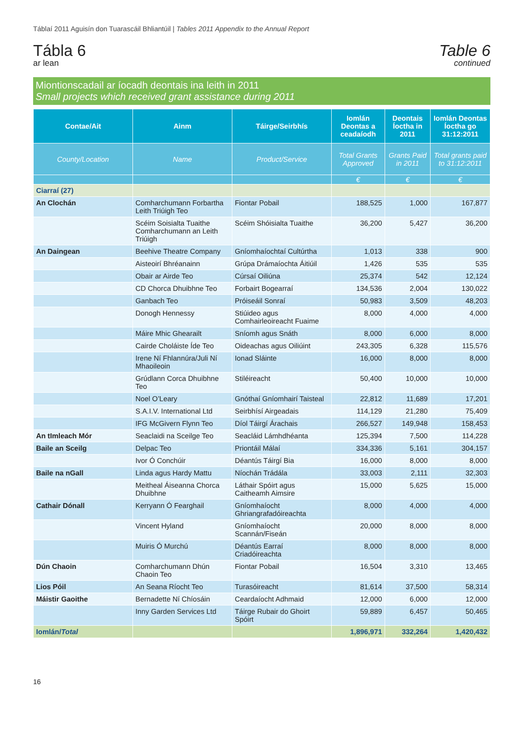Táblaí 2011 Aguisín don Tuarascáil Bhliantúil | Tables 2011 Appendix to the Annual Report
Tábla 6
ar lean
Table 6
continued
Miontionscadail ar íocadh deontais ina leith in 2011
Small projects which received grant assistance during 2011
| Contae/Ait | Ainm | Táirge/Seirbhís | Iomlán Deontas a ceadaíodh | Deontais Íoctha in 2011 | Iomlán Deontas Íoctha go 31:12:2011 |
| --- | --- | --- | --- | --- | --- |
| County/Location | Name | Product/Service | Total Grants Approved | Grants Paid in 2011 | Total grants paid to 31:12:2011 |
| | | | € | € | € |
| Ciarraí (27) | | | | | |
| An Clochán | Comharchumann Forbartha Leith Triúigh Teo | Fiontar Pobail | 188,525 | 1,000 | 167,877 |
| | Scéim Soisialta Tuaithe Comharchumann an Leith Triúigh | Scéim Shóisialta Tuaithe | 36,200 | 5,427 | 36,200 |
| An Daingean | Beehive Theatre Company | Gníomhaíochtaí Cultúrtha | 1,013 | 338 | 900 |
| | Aisteoirí Bhréanainn | Grúpa Drámaíochta Áitiúil | 1,426 | 535 | 535 |
| | Obair ar Airde Teo | Cúrsaí Oiliúna | 25,374 | 542 | 12,124 |
| | CD Chorca Dhuibhne Teo | Forbairt Bogearraí | 134,536 | 2,004 | 130,022 |
| | Ganbach Teo | Próiseáil Sonraí | 50,983 | 3,509 | 48,203 |
| | Donogh Hennessy | Stiúideo agus Comhairleoireacht Fuaime | 8,000 | 4,000 | 4,000 |
| | Máire Mhic Ghearailt | Sníomh agus Snáth | 8,000 | 6,000 | 8,000 |
| | Cairde Choláiste Íde Teo | Oideachas agus Oiliúint | 243,305 | 6,328 | 115,576 |
| | Irene Ní Fhlannúra/Juli Ní Mhaoileoin | Ionad Sláinte | 16,000 | 8,000 | 8,000 |
| | Grúdlann Corca Dhuibhne Teo | Stiléireacht | 50,400 | 10,000 | 10,000 |
| | Noel O’Leary | Gnóthaí Gníomhairí Taisteal | 22,812 | 11,689 | 17,201 |
| | S.A.I.V. International Ltd | Seirbhísí Airgeadais | 114,129 | 21,280 | 75,409 |
| | IFG McGivern Flynn Teo | Díol Táirgí Árachais | 266,527 | 149,948 | 158,453 |
| An tImleach Mór | Seaclaidi na Sceilge Teo | Seacláid Lámhdhéanta | 125,394 | 7,500 | 114,228 |
| Baile an Sceilg | Delpac Teo | Priontáil Málaí | 334,336 | 5,161 | 304,157 |
| | Ivor Ó Conchúir | Déantús Táirgí Bia | 16,000 | 8,000 | 8,000 |
| Baile na nGall | Linda agus Hardy Mattu | Níochán Trádála | 33,003 | 2,111 | 32,303 |
| | Meitheal Áiseanna Chorca Dhuibhne | Láthair Spóirt agus Caitheamh Aimsire | 15,000 | 5,625 | 15,000 |
| Cathair Dónall | Kerryann Ó Fearghail | Gníomhaíocht Ghriangrafadóireachta | 8,000 | 4,000 | 4,000 |
| | Vincent Hyland | Gníomhaíocht Scannán/Fiseán | 20,000 | 8,000 | 8,000 |
| | Muiris Ó Murchú | Déantús Earraí Criadóireachta | 8,000 | 8,000 | 8,000 |
| Dún Chaoin | Comharchumann Dhún Chaoin Teo | Fiontar Pobail | 16,504 | 3,310 | 13,465 |
| Lios Póil | An Seana Ríocht Teo | Turasóireacht | 81,614 | 37,500 | 58,314 |
| Máistir Gaoithe | Bernadette Ní Chíosáin | Ceardaíocht Adhmaid | 12,000 | 6,000 | 12,000 |
| | Inny Garden Services Ltd | Táirge Rubair do Ghoirt Spóirt | 59,889 | 6,457 | 50,465 |
| Iomlán/ Total | | | 1,896,971 | 332,264 | 1,420,432 |
16